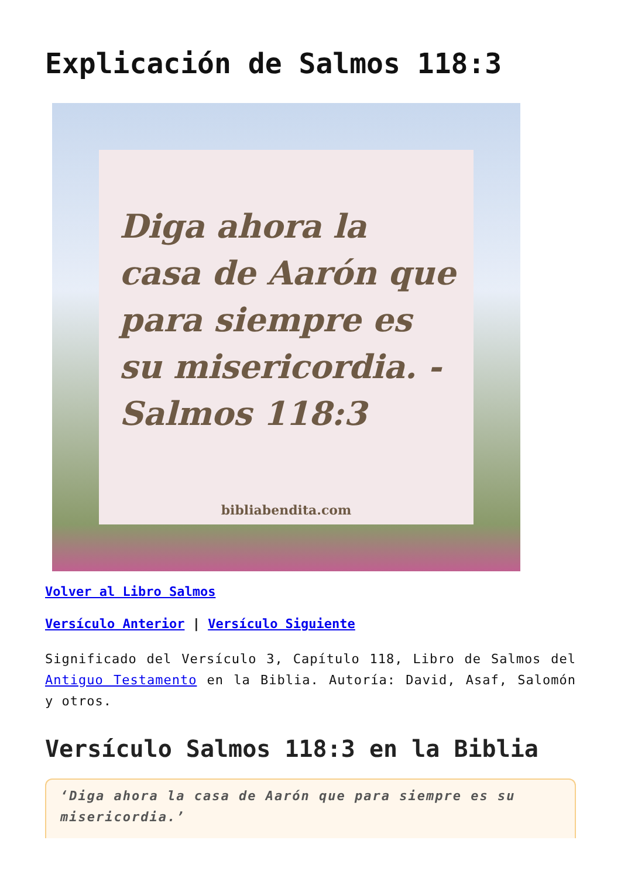Explicación de Salmos 118:3
Diga ahora la casa de Aarón que para siempre es su misericordia. -Salmos 118:3
bibliabendita.com
Volver al Libro Salmos
Versículo Anterior | Versículo Siguiente
Significado del Versículo 3, Capítulo 118, Libro de Salmos del Antiguo Testamento en la Biblia. Autoría: David, Asaf, Salomón y otros.
Versículo Salmos 118:3 en la Biblia
‘Diga ahora la casa de Aarón que para siempre es su misericordia.’